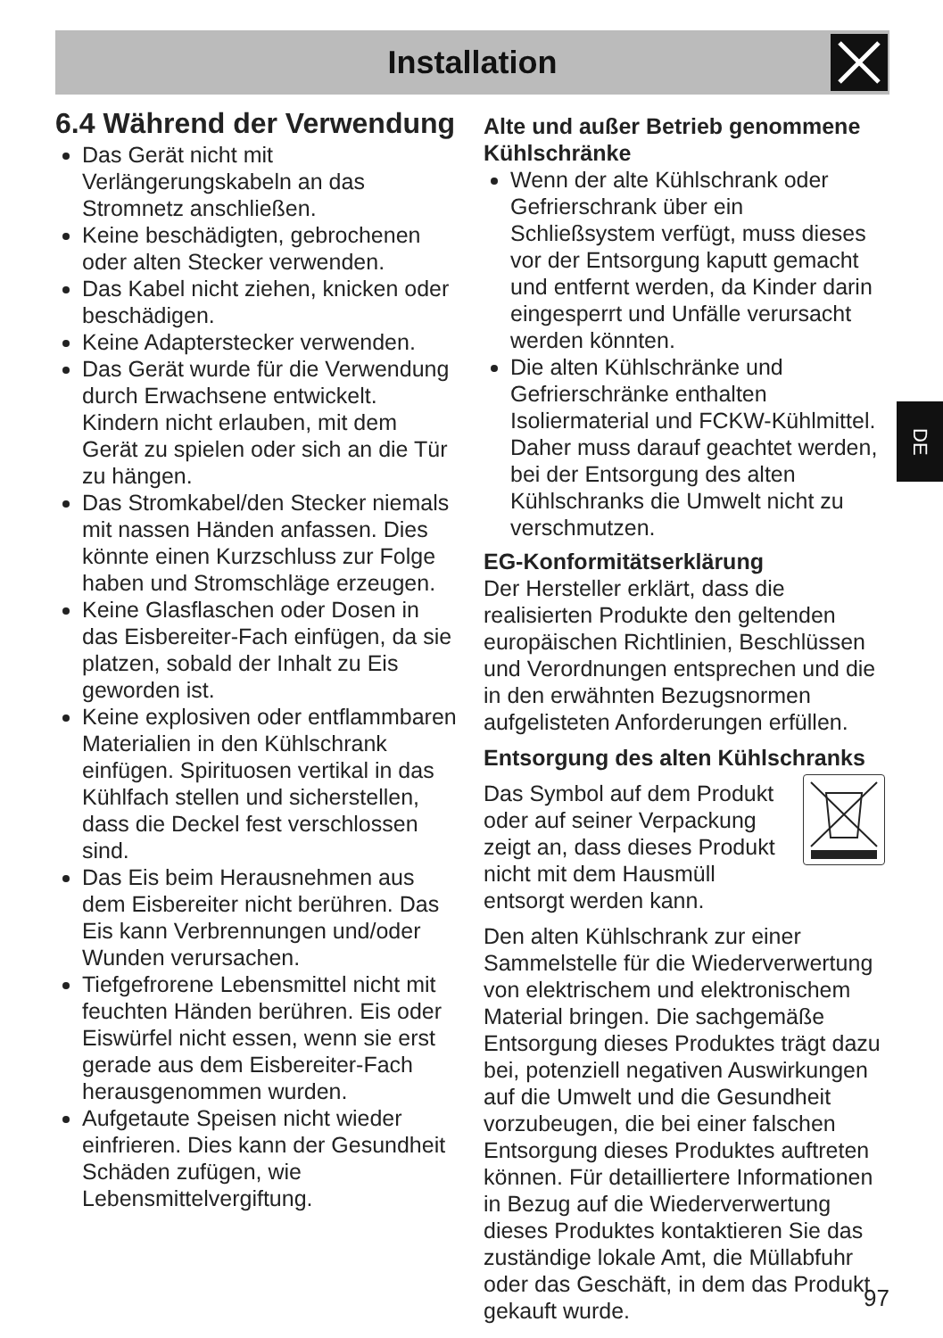Installation
6.4 Während der Verwendung
Das Gerät nicht mit Verlängerungskabeln an das Stromnetz anschließen.
Keine beschädigten, gebrochenen oder alten Stecker verwenden.
Das Kabel nicht ziehen, knicken oder beschädigen.
Keine Adapterstecker verwenden.
Das Gerät wurde für die Verwendung durch Erwachsene entwickelt. Kindern nicht erlauben, mit dem Gerät zu spielen oder sich an die Tür zu hängen.
Das Stromkabel/den Stecker niemals mit nassen Händen anfassen. Dies könnte einen Kurzschluss zur Folge haben und Stromschläge erzeugen.
Keine Glasflaschen oder Dosen in das Eisbereiter-Fach einfügen, da sie platzen, sobald der Inhalt zu Eis geworden ist.
Keine explosiven oder entflammbaren Materialien in den Kühlschrank einfügen. Spirituosen vertikal in das Kühlfach stellen und sicherstellen, dass die Deckel fest verschlossen sind.
Das Eis beim Herausnehmen aus dem Eisbereiter nicht berühren. Das Eis kann Verbrennungen und/oder Wunden verursachen.
Tiefgefrorene Lebensmittel nicht mit feuchten Händen berühren. Eis oder Eiswürfel nicht essen, wenn sie erst gerade aus dem Eisbereiter-Fach herausgenommen wurden.
Aufgetaute Speisen nicht wieder einfrieren. Dies kann der Gesundheit Schäden zufügen, wie Lebensmittelvergiftung.
Alte und außer Betrieb genommene Kühlschränke
Wenn der alte Kühlschrank oder Gefrierschrank über ein Schließsystem verfügt, muss dieses vor der Entsorgung kaputt gemacht und entfernt werden, da Kinder darin eingesperrt und Unfälle verursacht werden könnten.
Die alten Kühlschränke und Gefrierschränke enthalten Isoliermaterial und FCKW-Kühlmittel. Daher muss darauf geachtet werden, bei der Entsorgung des alten Kühlschranks die Umwelt nicht zu verschmutzen.
EG-Konformitätserklärung
Der Hersteller erklärt, dass die realisierten Produkte den geltenden europäischen Richtlinien, Beschlüssen und Verordnungen entsprechen und die in den erwähnten Bezugsnormen aufgelisteten Anforderungen erfüllen.
Entsorgung des alten Kühlschranks
Das Symbol auf dem Produkt oder auf seiner Verpackung zeigt an, dass dieses Produkt nicht mit dem Hausmüll entsorgt werden kann.
Den alten Kühlschrank zur einer Sammelstelle für die Wiederverwertung von elektrischem und elektronischem Material bringen. Die sachgemäße Entsorgung dieses Produktes trägt dazu bei, potenziell negativen Auswirkungen auf die Umwelt und die Gesundheit vorzubeugen, die bei einer falschen Entsorgung dieses Produktes auftreten können. Für detailliertere Informationen in Bezug auf die Wiederverwertung dieses Produktes kontaktieren Sie das zuständige lokale Amt, die Müllabfuhr oder das Geschäft, in dem das Produkt gekauft wurde.
DE
97